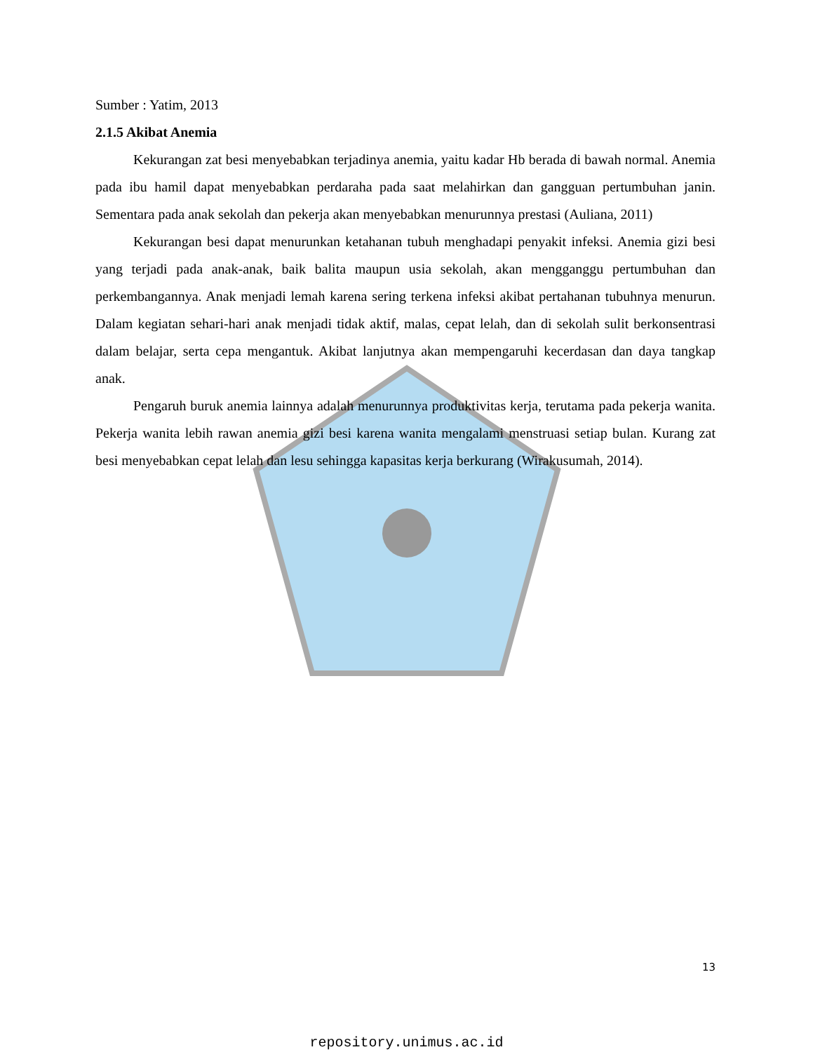Sumber : Yatim, 2013
2.1.5 Akibat Anemia
Kekurangan zat besi menyebabkan terjadinya anemia, yaitu kadar Hb berada di bawah normal. Anemia pada ibu hamil dapat menyebabkan perdaraha pada saat melahirkan dan gangguan pertumbuhan janin. Sementara pada anak sekolah dan pekerja akan menyebabkan menurunnya prestasi (Auliana, 2011)
Kekurangan besi dapat menurunkan ketahanan tubuh menghadapi penyakit infeksi. Anemia gizi besi yang terjadi pada anak-anak, baik balita maupun usia sekolah, akan mengganggu pertumbuhan dan perkembangannya. Anak menjadi lemah karena sering terkena infeksi akibat pertahanan tubuhnya menurun. Dalam kegiatan sehari-hari anak menjadi tidak aktif, malas, cepat lelah, dan di sekolah sulit berkonsentrasi dalam belajar, serta cepa mengantuk. Akibat lanjutnya akan mempengaruhi kecerdasan dan daya tangkap anak.
Pengaruh buruk anemia lainnya adalah menurunnya produktivitas kerja, terutama pada pekerja wanita. Pekerja wanita lebih rawan anemia gizi besi karena wanita mengalami menstruasi setiap bulan. Kurang zat besi menyebabkan cepat lelah dan lesu sehingga kapasitas kerja berkurang (Wirakusumah, 2014).
13
repository.unimus.ac.id